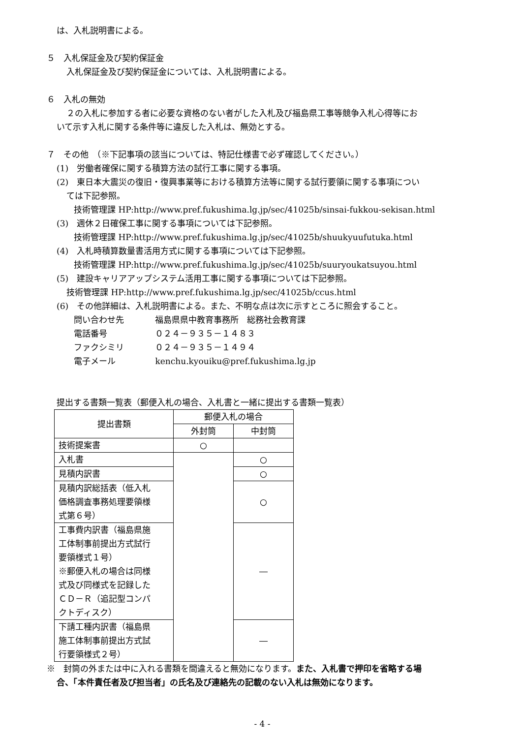は、入札説明書による。
５　入札保証金及び契約保証金
入札保証金及び契約保証金については、入札説明書による。
６　入札の無効
２の入札に参加する者に必要な資格のない者がした入札及び福島県工事等競争入札心得等にお
いて示す入札に関する条件等に違反した入札は、無効とする。
７　その他　（※下記事項の該当については、特記仕様書で必ず確認してください。）
(1)　労働者確保に関する積算方法の試行工事に関する事項。
(2)　東日本大震災の復旧・復興事業等における積算方法等に関する試行要領に関する事項につい
ては下記参照。
技術管理課 HP:http://www.pref.fukushima.lg.jp/sec/41025b/sinsai-fukkou-sekisan.html
(3)　週休２日確保工事に関する事項については下記参照。
技術管理課 HP:http://www.pref.fukushima.lg.jp/sec/41025b/shuukyuufutuka.html
(4)　入札時積算数量書活用方式に関する事項については下記参照。
技術管理課 HP:http://www.pref.fukushima.lg.jp/sec/41025b/suuryoukatsuyou.html
(5)　建設キャリアアップシステム活用工事に関する事項については下記参照。
技術管理課 HP:http://www.pref.fukushima.lg.jp/sec/41025b/ccus.html
(6)　その他詳細は、入札説明書による。また、不明な点は次に示すところに照会すること。
問い合わせ先 福島県県中教育事務所　総務社会教育課
電話番号 ０２４－９３５－１４８３
ファクシミリ ０２４－９３５－１４９４
電子メール kenchu.kyouiku@pref.fukushima.lg.jp
提出する書類一覧表（郵便入札の場合、入札書と一緒に提出する書類一覧表）
| 提出書類 | 郵便入札の場合 | |
| --- | --- | --- |
| | 外封筒 | 中封筒 |
| 技術提案書 | ○ | |
| 入札書 | | ○ |
| 見積内訳書 | | ○ |
| 見積内訳総括表（低入札 価格調査事務処理要領様 式第６号） | | ○ |
| 工事費内訳書（福島県施 工体制事前提出方式試行 要領様式１号） ※郵便入札の場合は同様 式及び同様式を記録した ＣＤ－Ｒ（追記型コンパ クトディスク） | | ― |
| 下請工種内訳書（福島県 施工体制事前提出方式試 行要領様式２号） | | ― |
※　封筒の外または中に入れる書類を間違えると無効になります。また、入札書で押印を省略する場
合、「本件責任者及び担当者」の氏名及び連絡先の記載のない入札は無効になります。
- 4 -